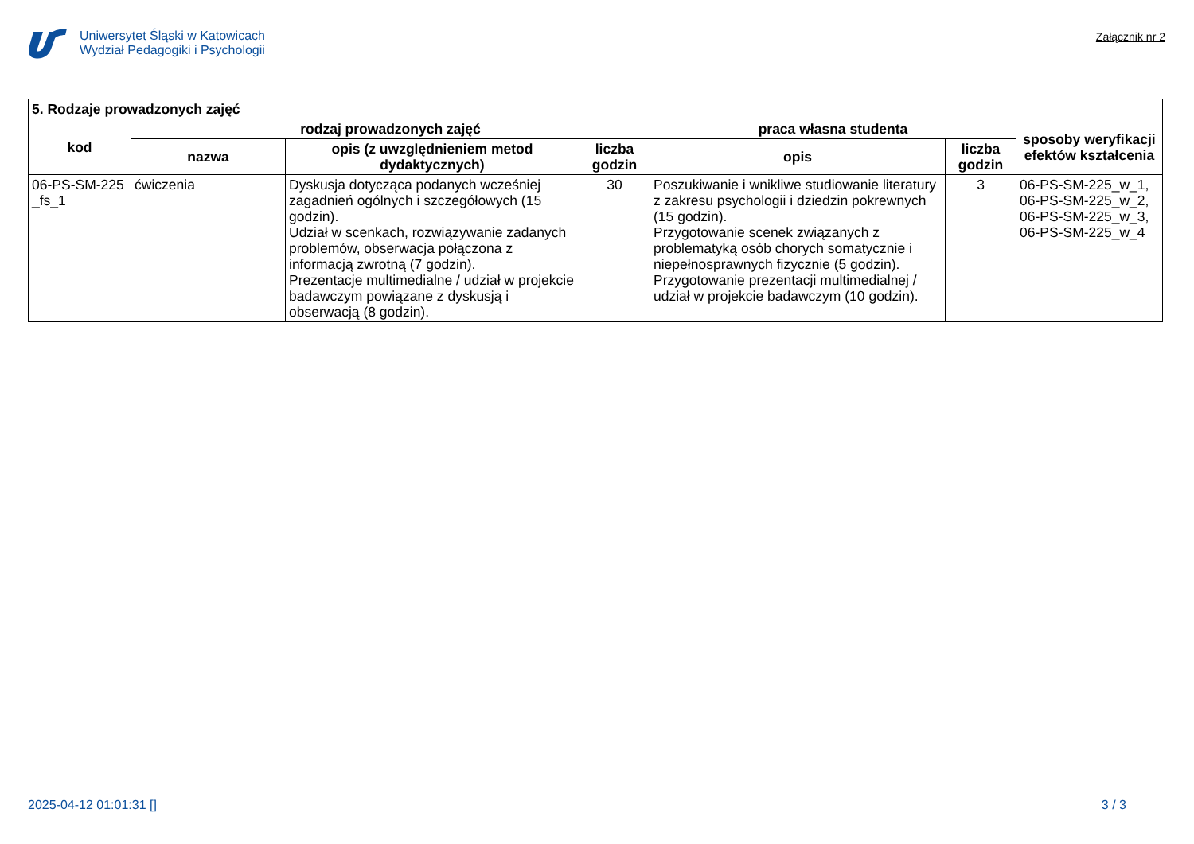Uniwersytet Śląski w Katowicach
Wydział Pedagogiki i Psychologii
Załącznik nr 2
| 5. Rodzaje prowadzonych zajęć | | | | | | |
| kod | rodzaj prowadzonych zajęć | | | praca własna studenta | | sposoby weryfikacji efektów kształcenia |
| | nazwa | opis (z uwzględnieniem metod dydaktycznych) | liczba godzin | opis | liczba godzin | |
| 06-PS-SM-225 _fs_1 | ćwiczenia | Dyskusja dotycząca podanych wcześniej zagadnień ogólnych i szczegółowych (15 godzin). Udział w scenkach, rozwiązywanie zadanych problemów, obserwacja połączona z informacją zwrotną (7 godzin). Prezentacje multimedialne / udział w projekcie badawczym powiązane z dyskusją i obserwacją (8 godzin). | 30 | Poszukiwanie i wnikliwe studiowanie literatury z zakresu psychologii i dziedzin pokrewnych (15 godzin). Przygotowanie scenek związanych z problematyką osób chorych somatycznie i niepełnosprawnych fizycznie (5 godzin). Przygotowanie prezentacji multimedialnej / udział w projekcie badawczym (10 godzin). | 3 | 06-PS-SM-225_w_1, 06-PS-SM-225_w_2, 06-PS-SM-225_w_3, 06-PS-SM-225_w_4 |
2025-04-12 01:01:31 [] 3 / 3